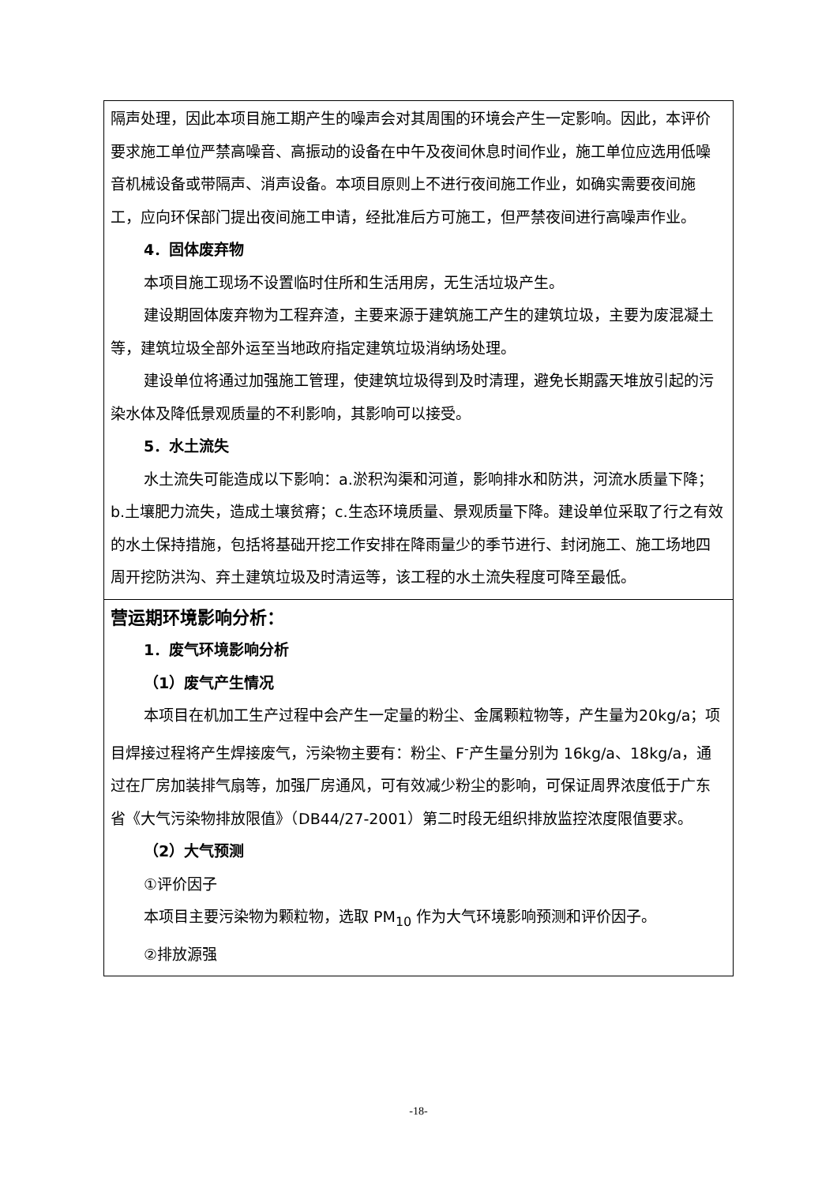隔声处理，因此本项目施工期产生的噪声会对其周围的环境会产生一定影响。因此，本评价要求施工单位严禁高噪音、高振动的设备在中午及夜间休息时间作业，施工单位应选用低噪音机械设备或带隔声、消声设备。本项目原则上不进行夜间施工作业，如确实需要夜间施工，应向环保部门提出夜间施工申请，经批准后方可施工，但严禁夜间进行高噪声作业。
4．固体废弃物
本项目施工现场不设置临时住所和生活用房，无生活垃圾产生。
建设期固体废弃物为工程弃渣，主要来源于建筑施工产生的建筑垃圾，主要为废混凝土等，建筑垃圾全部外运至当地政府指定建筑垃圾消纳场处理。
建设单位将通过加强施工管理，使建筑垃圾得到及时清理，避免长期露天堆放引起的污染水体及降低景观质量的不利影响，其影响可以接受。
5．水土流失
水土流失可能造成以下影响：a.淤积沟渠和河道，影响排水和防洪，河流水质量下降；b.土壤肥力流失，造成土壤贫瘠；c.生态环境质量、景观质量下降。建设单位采取了行之有效的水土保持措施，包括将基础开挖工作安排在降雨量少的季节进行、封闭施工、施工场地四周开挖防洪沟、弃土建筑垃圾及时清运等，该工程的水土流失程度可降至最低。
营运期环境影响分析：
1．废气环境影响分析
（1）废气产生情况
本项目在机加工生产过程中会产生一定量的粉尘、金属颗粒物等，产生量为20kg/a；项目焊接过程将产生焊接废气，污染物主要有：粉尘、F<sup>-</sup>产生量分别为 16kg/a、18kg/a，通过在厂房加装排气扇等，加强厂房通风，可有效减少粉尘的影响，可保证周界浓度低于广东省《大气污染物排放限值》（DB44/27-2001）第二时段无组织排放监控浓度限值要求。
（2）大气预测
①评价因子
本项目主要污染物为颗粒物，选取 PM<sub>10</sub> 作为大气环境影响预测和评价因子。
②排放源强
-18-